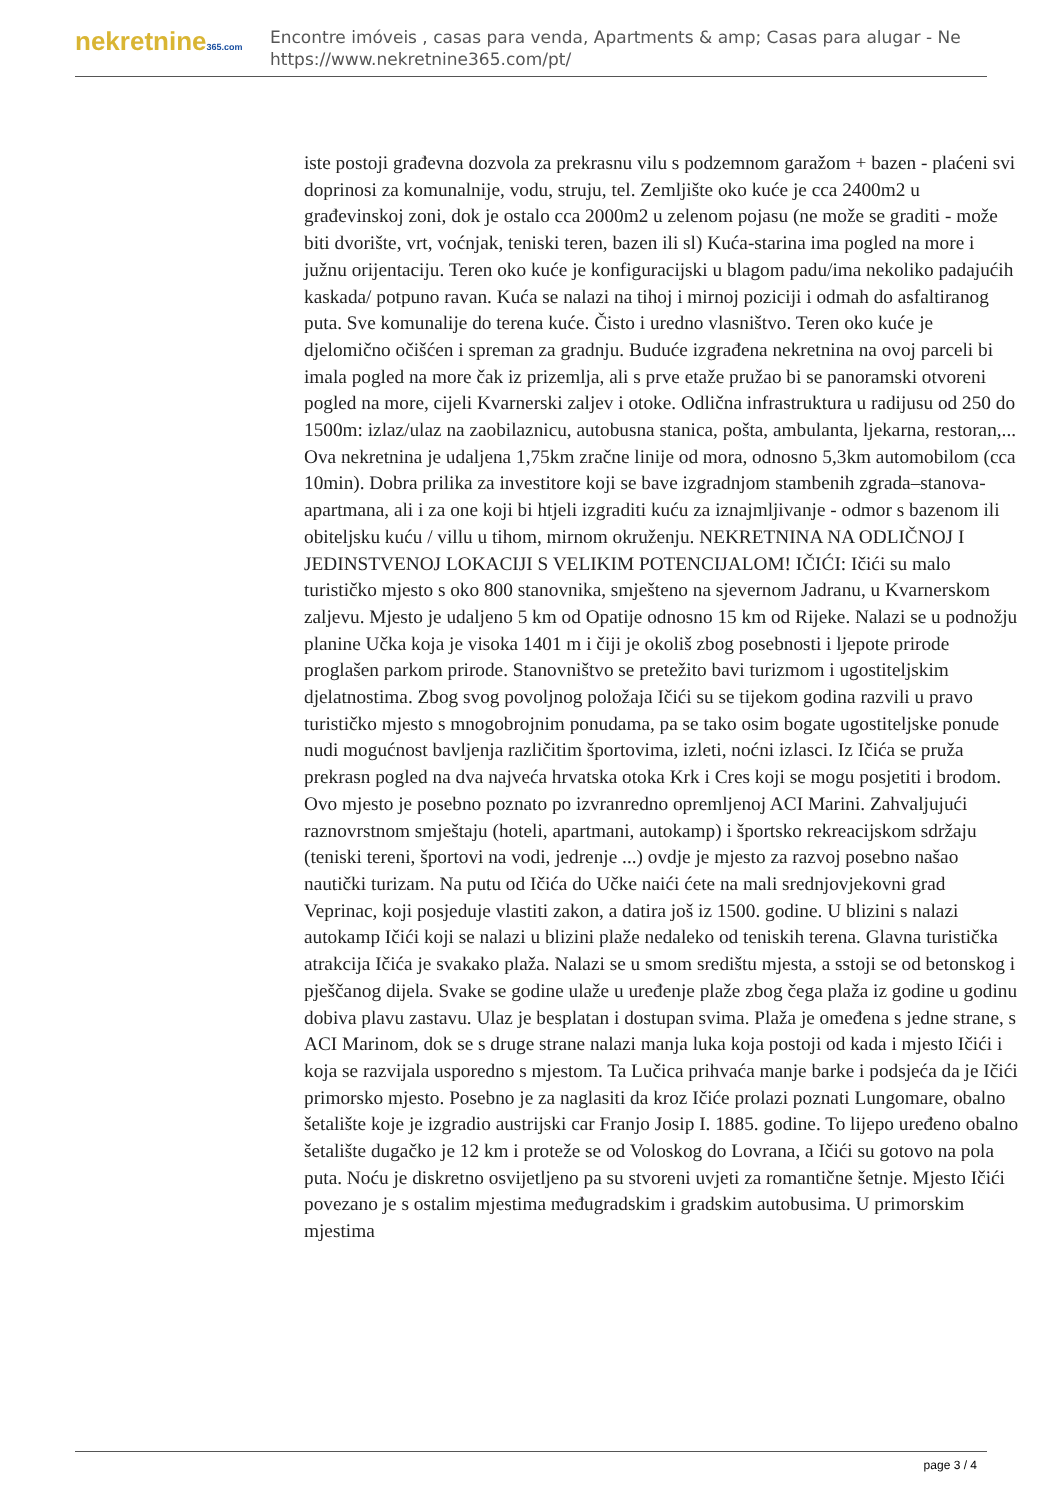nekretnine365.com
Encontre imóveis , casas para venda, Apartments & amp; Casas para alugar - Ne
https://www.nekretnine365.com/pt/
iste postoji građevna dozvola za prekrasnu vilu s podzemnom garažom + bazen - plaćeni svi doprinosi za komunalnije, vodu, struju, tel. Zemljište oko kuće je cca 2400m2 u građevinskoj zoni, dok je ostalo cca 2000m2 u zelenom pojasu (ne može se graditi - može biti dvorište, vrt, voćnjak, teniski teren, bazen ili sl) Kuća-starina ima pogled na more i južnu orijentaciju. Teren oko kuće je konfiguracijski u blagom padu/ima nekoliko padajućih kaskada/ potpuno ravan. Kuća se nalazi na tihoj i mirnoj poziciji i odmah do asfaltiranog puta. Sve komunalije do terena kuće. Čisto i uredno vlasništvo. Teren oko kuće je djelomično očišćen i spreman za gradnju. Buduće izgrađena nekretnina na ovoj parceli bi imala pogled na more čak iz prizemlja, ali s prve etaže pružao bi se panoramski otvoreni pogled na more, cijeli Kvarnerski zaljev i otoke. Odlična infrastruktura u radijusu od 250 do 1500m: izlaz/ulaz na zaobilaznicu, autobusna stanica, pošta, ambulanta, ljekarna, restoran,... Ova nekretnina je udaljena 1,75km zračne linije od mora, odnosno 5,3km automobilom (cca 10min). Dobra prilika za investitore koji se bave izgradnjom stambenih zgrada–stanova-apartmana, ali i za one koji bi htjeli izgraditi kuću za iznajmljivanje - odmor s bazenom ili obiteljsku kuću / villu u tihom, mirnom okruženju. NEKRETNINA NA ODLIČNOJ I JEDINSTVENOJ LOKACIJI S VELIKIM POTENCIJALOM! IČIĆI: Ičići su malo turističko mjesto s oko 800 stanovnika, smješteno na sjevernom Jadranu, u Kvarnerskom zaljevu. Mjesto je udaljeno 5 km od Opatije odnosno 15 km od Rijeke. Nalazi se u podnožju planine Učka koja je visoka 1401 m i čiji je okoliš zbog posebnosti i ljepote prirode proglašen parkom prirode. Stanovništvo se pretežito bavi turizmom i ugostiteljskim djelatnostima. Zbog svog povoljnog položaja Ičići su se tijekom godina razvili u pravo turističko mjesto s mnogobrojnim ponudama, pa se tako osim bogate ugostiteljske ponude nudi mogućnost bavljenja različitim športovima, izleti, noćni izlasci. Iz Ičića se pruža prekrasn pogled na dva najveća hrvatska otoka Krk i Cres koji se mogu posjetiti i brodom. Ovo mjesto je posebno poznato po izvranredno opremljenoj ACI Marini. Zahvaljujući raznovrstnom smještaju (hoteli, apartmani, autokamp) i športsko rekreacijskom sdržaju (teniski tereni, športovi na vodi, jedrenje ...) ovdje je mjesto za razvoj posebno našao nautički turizam. Na putu od Ičića do Učke naići ćete na mali srednjovjekovni grad Veprinac, koji posjeduje vlastiti zakon, a datira još iz 1500. godine. U blizini s nalazi autokamp Ičići koji se nalazi u blizini plaže nedaleko od teniskih terena. Glavna turistička atrakcija Ičića je svakako plaža. Nalazi se u smom središtu mjesta, a sstoji se od betonskog i pješčanog dijela. Svake se godine ulaže u uređenje plaže zbog čega plaža iz godine u godinu dobiva plavu zastavu. Ulaz je besplatan i dostupan svima. Plaža je omeđena s jedne strane, s ACI Marinom, dok se s druge strane nalazi manja luka koja postoji od kada i mjesto Ičići i koja se razvijala usporedno s mjestom. Ta Lučica prihvaća manje barke i podsjeća da je Ičići primorsko mjesto. Posebno je za naglasiti da kroz Ičiće prolazi poznati Lungomare, obalno šetalište koje je izgradio austrijski car Franjo Josip I. 1885. godine. To lijepo uređeno obalno šetalište dugačko je 12 km i proteže se od Voloskog do Lovrana, a Ičići su gotovo na pola puta. Noću je diskretno osvijetljeno pa su stvoreni uvjeti za romantične šetnje. Mjesto Ičići povezano je s ostalim mjestima međugradskim i gradskim autobusima. U primorskim mjestima
page 3 / 4